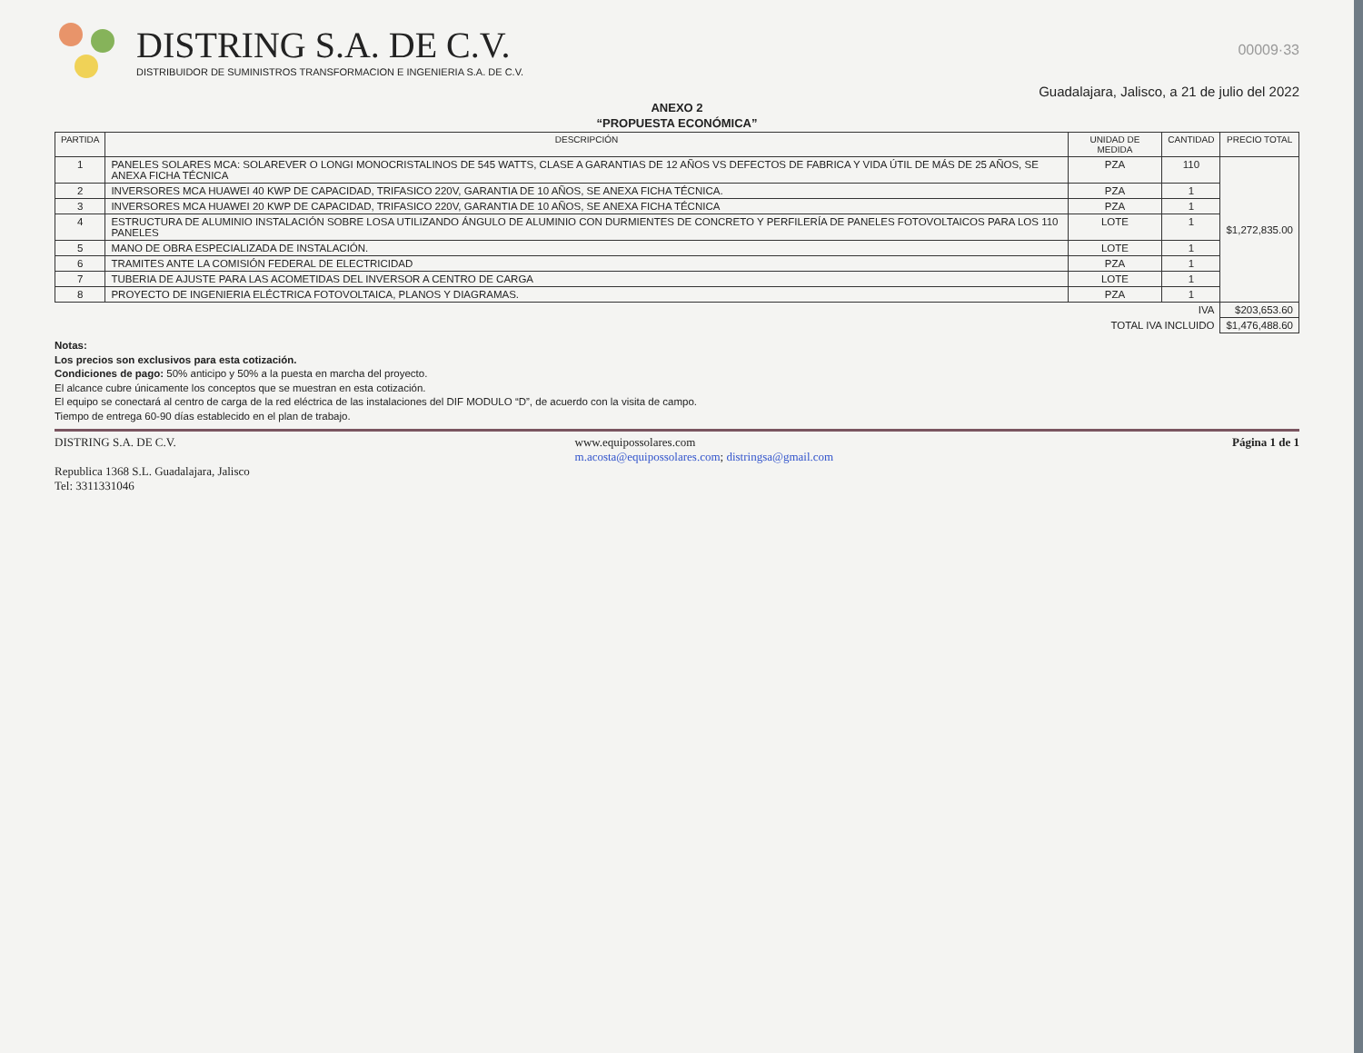DISTRING S.A. DE C.V.
DISTRIBUIDOR DE SUMINISTROS TRANSFORMACION E INGENIERIA S.A. DE C.V.
00009·33
Guadalajara, Jalisco, a 21 de julio del 2022
ANEXO 2
“PROPUESTA ECONÓMICA”
| PARTIDA | DESCRIPCIÓN | UNIDAD DE MEDIDA | CANTIDAD | PRECIO TOTAL |
| --- | --- | --- | --- | --- |
| 1 | PANELES SOLARES MCA: SOLAREVER O LONGI MONOCRISTALINOS DE 545 WATTS, CLASE A GARANTIAS DE 12 AÑOS VS DEFECTOS DE FABRICA Y VIDA ÚTIL DE MÁS DE 25 AÑOS, SE ANEXA FICHA TÉCNICA | PZA | 110 | $1,272,835.00 |
| 2 | INVERSORES MCA HUAWEI 40 KWP DE CAPACIDAD, TRIFASICO 220V, GARANTIA DE 10 AÑOS, SE ANEXA FICHA TÉCNICA. | PZA | 1 | |
| 3 | INVERSORES MCA HUAWEI 20 KWP DE CAPACIDAD, TRIFASICO 220V, GARANTIA DE 10 AÑOS, SE ANEXA FICHA TÉCNICA | PZA | 1 | |
| 4 | ESTRUCTURA DE ALUMINIO INSTALACIÓN SOBRE LOSA UTILIZANDO ÁNGULO DE ALUMINIO CON DURMIENTES DE CONCRETO Y PERFILERÍA DE PANELES FOTOVOLTAICOS PARA LOS 110 PANELES | LOTE | 1 | |
| 5 | MANO DE OBRA ESPECIALIZADA DE INSTALACIÓN. | LOTE | 1 | |
| 6 | TRAMITES ANTE LA COMISIÓN FEDERAL DE ELECTRICIDAD | PZA | 1 | |
| 7 | TUBERIA DE AJUSTE PARA LAS ACOMETIDAS DEL INVERSOR A CENTRO DE CARGA | LOTE | 1 | |
| 8 | PROYECTO DE INGENIERIA ELÉCTRICA FOTOVOLTAICA, PLANOS Y DIAGRAMAS. | PZA | 1 | |
| IVA | | | | $203,653.60 |
| TOTAL IVA INCLUIDO | | | | $1,476,488.60 |
Notas:
Los precios son exclusivos para esta cotización.
Condiciones de pago: 50% anticipo y 50% a la puesta en marcha del proyecto.
El alcance cubre únicamente los conceptos que se muestran en esta cotización.
El equipo se conectará al centro de carga de la red eléctrica de las instalaciones del DIF MODULO “D”, de acuerdo con la visita de campo.
Tiempo de entrega 60-90 días establecido en el plan de trabajo.
DISTRING S.A. DE C.V. www.equipossolares.com
m.acosta@equipossolares.com; distringsa@gmail.com Página 1 de 1
Republica 1368 S.L. Guadalajara, Jalisco
Tel: 3311331046